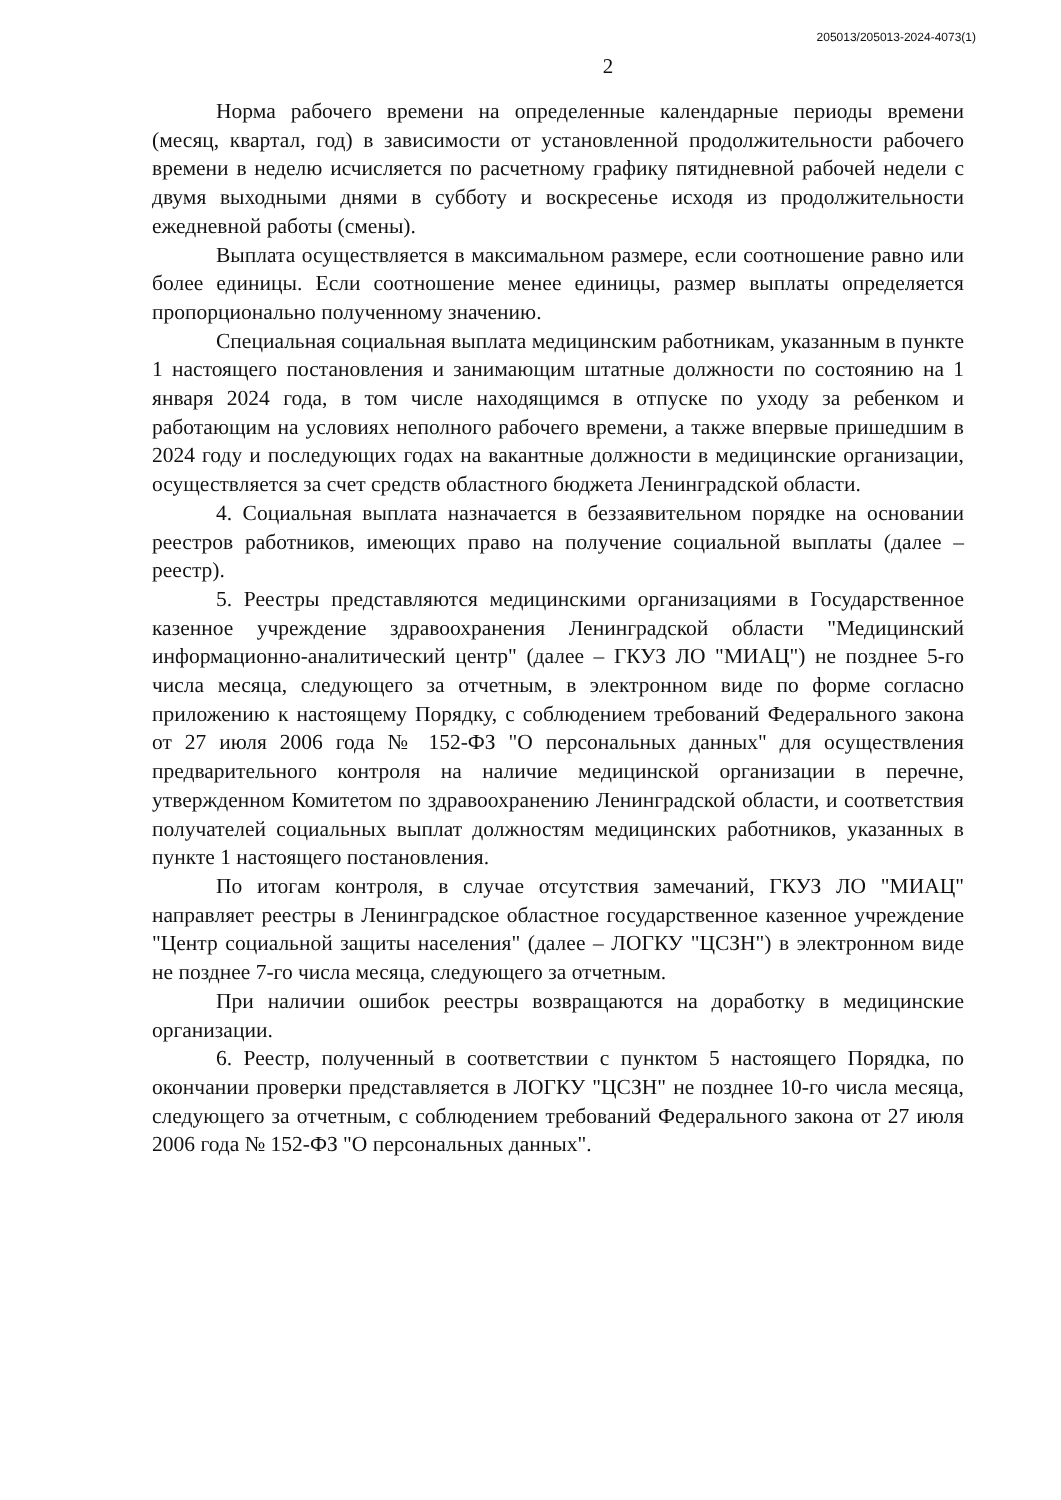205013/205013-2024-4073(1)
2
Норма рабочего времени на определенные календарные периоды времени (месяц, квартал, год) в зависимости от установленной продолжительности рабочего времени в неделю исчисляется по расчетному графику пятидневной рабочей недели с двумя выходными днями в субботу и воскресенье исходя из продолжительности ежедневной работы (смены).
Выплата осуществляется в максимальном размере, если соотношение равно или более единицы. Если соотношение менее единицы, размер выплаты определяется пропорционально полученному значению.
Специальная социальная выплата медицинским работникам, указанным в пункте 1 настоящего постановления и занимающим штатные должности по состоянию на 1 января 2024 года, в том числе находящимся в отпуске по уходу за ребенком и работающим на условиях неполного рабочего времени, а также впервые пришедшим в 2024 году и последующих годах на вакантные должности в медицинские организации, осуществляется за счет средств областного бюджета Ленинградской области.
4. Социальная выплата назначается в беззаявительном порядке на основании реестров работников, имеющих право на получение социальной выплаты (далее – реестр).
5. Реестры представляются медицинскими организациями в Государственное казенное учреждение здравоохранения Ленинградской области "Медицинский информационно-аналитический центр" (далее – ГКУЗ ЛО "МИАЦ") не позднее 5-го числа месяца, следующего за отчетным, в электронном виде по форме согласно приложению к настоящему Порядку, с соблюдением требований Федерального закона от 27 июля 2006 года № 152-ФЗ "О персональных данных" для осуществления предварительного контроля на наличие медицинской организации в перечне, утвержденном Комитетом по здравоохранению Ленинградской области, и соответствия получателей социальных выплат должностям медицинских работников, указанных в пункте 1 настоящего постановления.
По итогам контроля, в случае отсутствия замечаний, ГКУЗ ЛО "МИАЦ" направляет реестры в Ленинградское областное государственное казенное учреждение "Центр социальной защиты населения" (далее – ЛОГКУ "ЦСЗН") в электронном виде не позднее 7-го числа месяца, следующего за отчетным.
При наличии ошибок реестры возвращаются на доработку в медицинские организации.
6. Реестр, полученный в соответствии с пунктом 5 настоящего Порядка, по окончании проверки представляется в ЛОГКУ "ЦСЗН" не позднее 10-го числа месяца, следующего за отчетным, с соблюдением требований Федерального закона от 27 июля 2006 года № 152-ФЗ "О персональных данных".